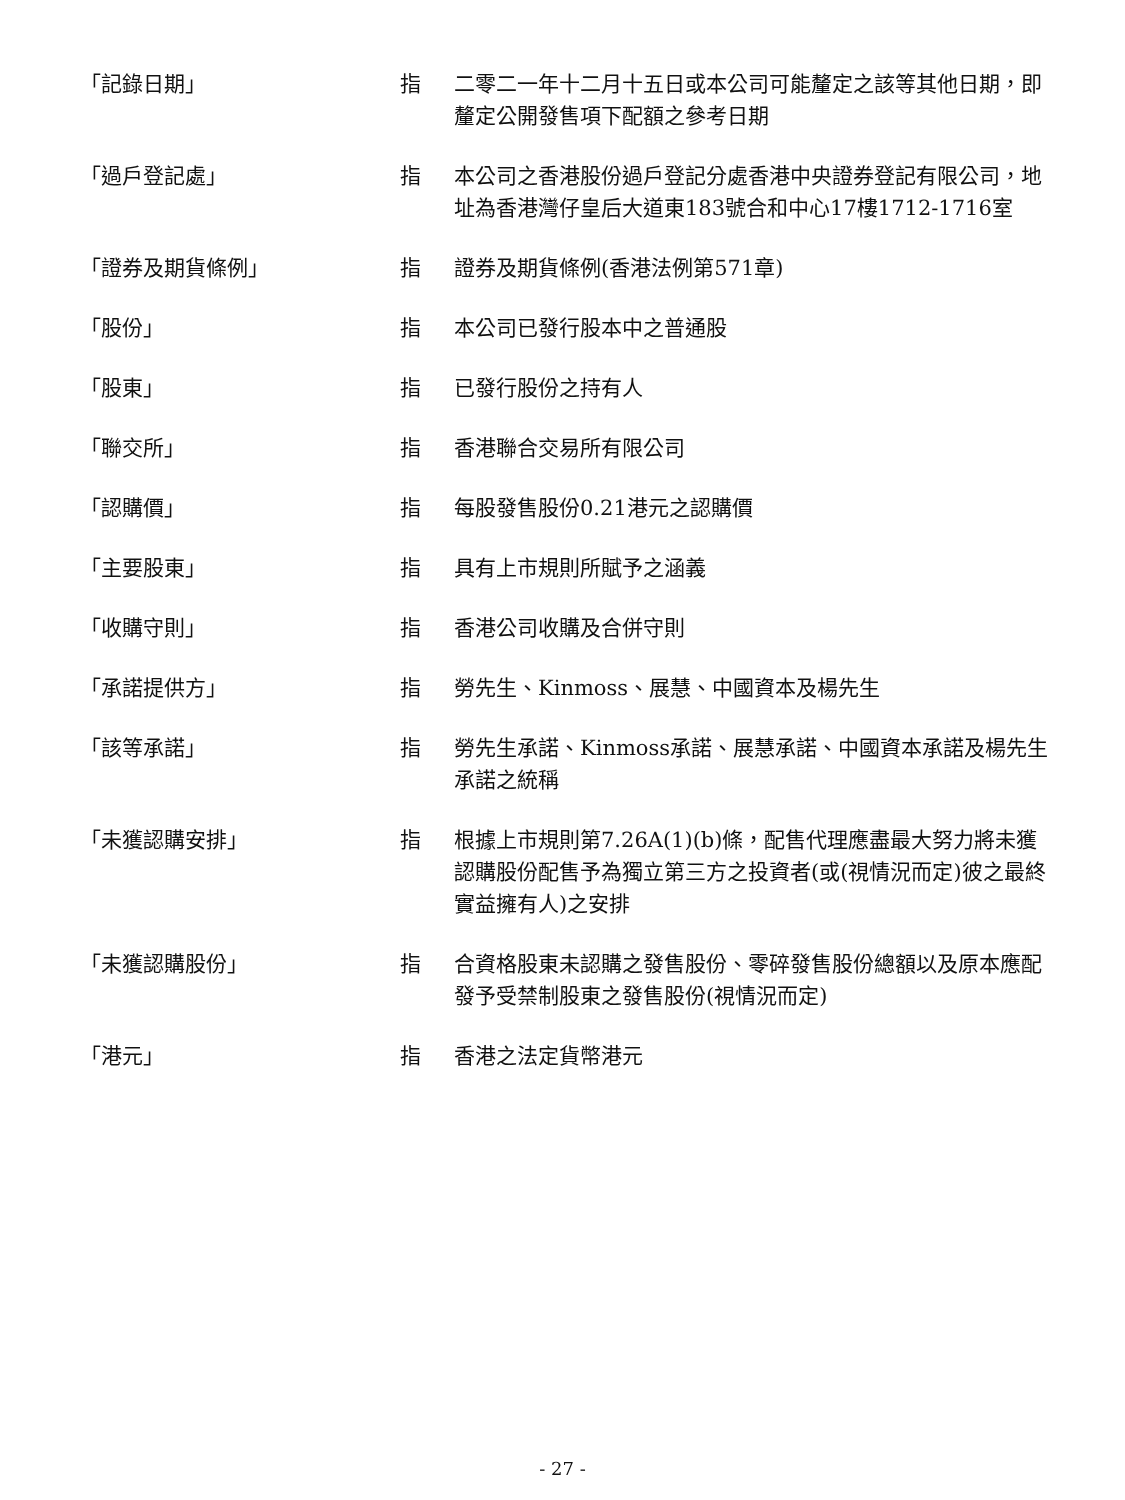| 「記錄日期」 | 指 | 二零二一年十二月十五日或本公司可能釐定之該等其他日期，即釐定公開發售項下配額之參考日期 |
| 「過戶登記處」 | 指 | 本公司之香港股份過戶登記分處香港中央證券登記有限公司，地址為香港灣仔皇后大道東183號合和中心17樓1712-1716室 |
| 「證券及期貨條例」 | 指 | 證券及期貨條例(香港法例第571章) |
| 「股份」 | 指 | 本公司已發行股本中之普通股 |
| 「股東」 | 指 | 已發行股份之持有人 |
| 「聯交所」 | 指 | 香港聯合交易所有限公司 |
| 「認購價」 | 指 | 每股發售股份0.21港元之認購價 |
| 「主要股東」 | 指 | 具有上市規則所賦予之涵義 |
| 「收購守則」 | 指 | 香港公司收購及合併守則 |
| 「承諾提供方」 | 指 | 勞先生、Kinmoss、展慧、中國資本及楊先生 |
| 「該等承諾」 | 指 | 勞先生承諾、Kinmoss承諾、展慧承諾、中國資本承諾及楊先生承諾之統稱 |
| 「未獲認購安排」 | 指 | 根據上市規則第7.26A(1)(b)條，配售代理應盡最大努力將未獲認購股份配售予為獨立第三方之投資者(或(視情況而定)彼之最終實益擁有人)之安排 |
| 「未獲認購股份」 | 指 | 合資格股東未認購之發售股份、零碎發售股份總額以及原本應配發予受禁制股東之發售股份(視情況而定) |
| 「港元」 | 指 | 香港之法定貨幣港元 |
- 27 -